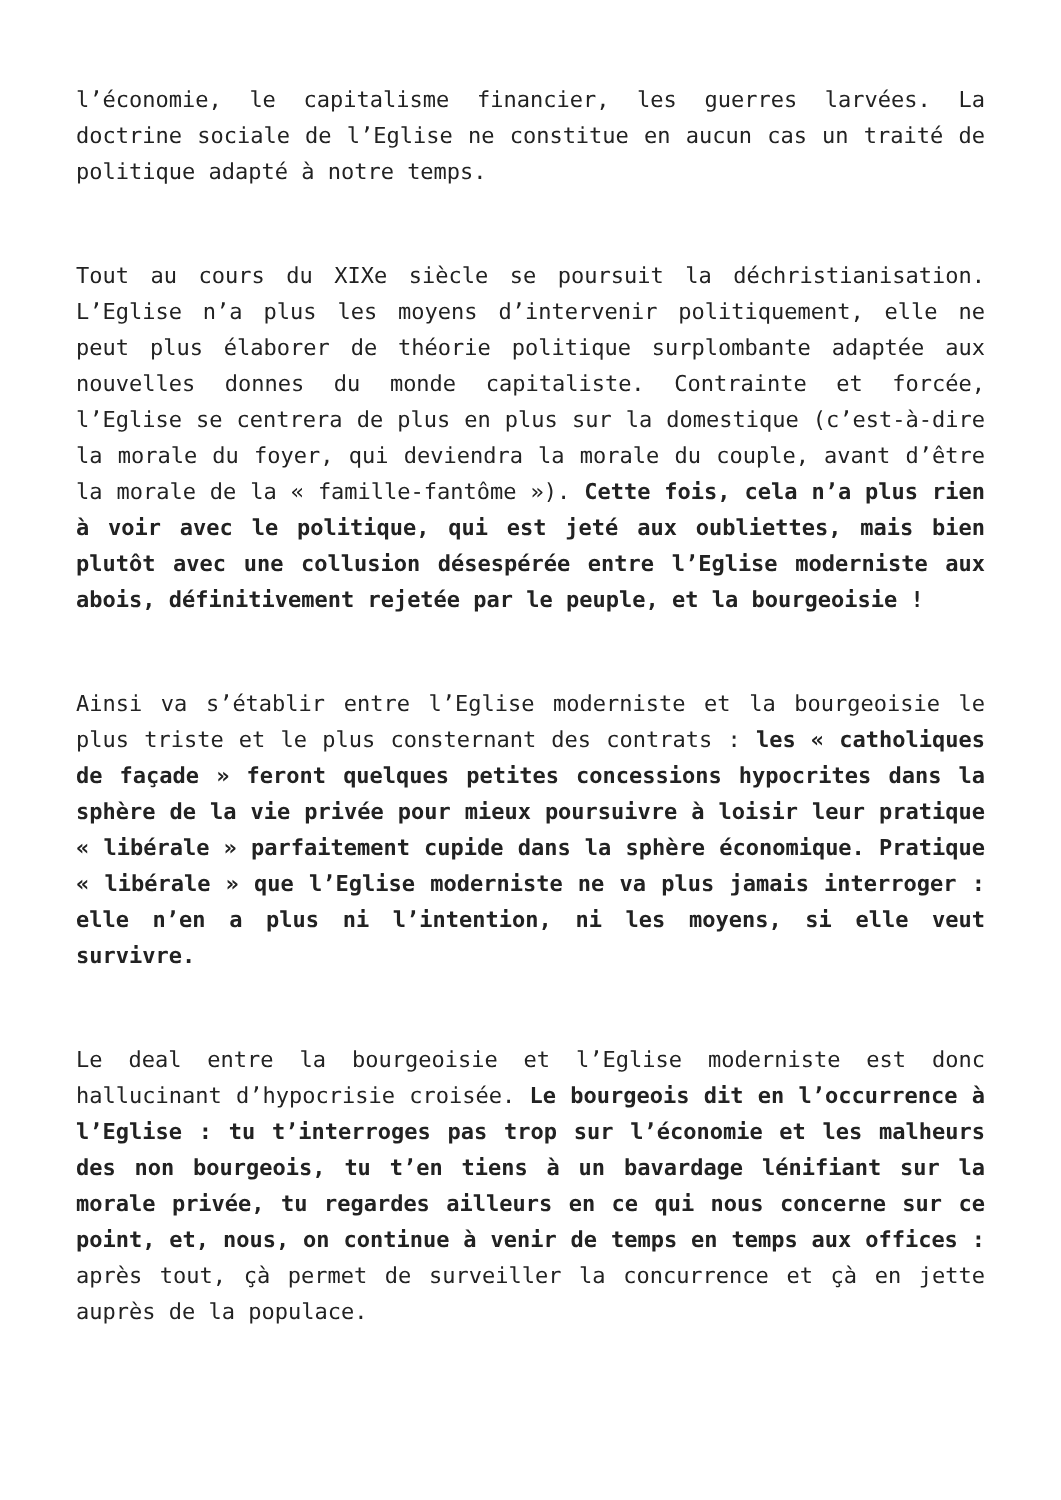l’économie, le capitalisme financier, les guerres larvées. La doctrine sociale de l’Eglise ne constitue en aucun cas un traité de politique adapté à notre temps.
Tout au cours du XIXe siècle se poursuit la déchristianisation. L’Eglise n’a plus les moyens d’intervenir politiquement, elle ne peut plus élaborer de théorie politique surplombante adaptée aux nouvelles donnes du monde capitaliste. Contrainte et forcée, l’Eglise se centrera de plus en plus sur la domestique (c’est-à-dire la morale du foyer, qui deviendra la morale du couple, avant d’être la morale de la « famille-fantôme »). Cette fois, cela n’a plus rien à voir avec le politique, qui est jeté aux oubliettes, mais bien plutôt avec une collusion désespérée entre l’Eglise moderniste aux abois, définitivement rejetée par le peuple, et la bourgeoisie !
Ainsi va s’établir entre l’Eglise moderniste et la bourgeoisie le plus triste et le plus consternant des contrats : les « catholiques de façade » feront quelques petites concessions hypocrites dans la sphère de la vie privée pour mieux poursuivre à loisir leur pratique « libérale » parfaitement cupide dans la sphère économique. Pratique « libérale » que l’Eglise moderniste ne va plus jamais interroger : elle n’en a plus ni l’intention, ni les moyens, si elle veut survivre.
Le deal entre la bourgeoisie et l’Eglise moderniste est donc hallucinant d’hypocrisie croisée. Le bourgeois dit en l’occurrence à l’Eglise : tu t’interroges pas trop sur l’économie et les malheurs des non bourgeois, tu t’en tiens à un bavardage lénifiant sur la morale privée, tu regardes ailleurs en ce qui nous concerne sur ce point, et, nous, on continue à venir de temps en temps aux offices : après tout, çà permet de surveiller la concurrence et çà en jette auprès de la populace.